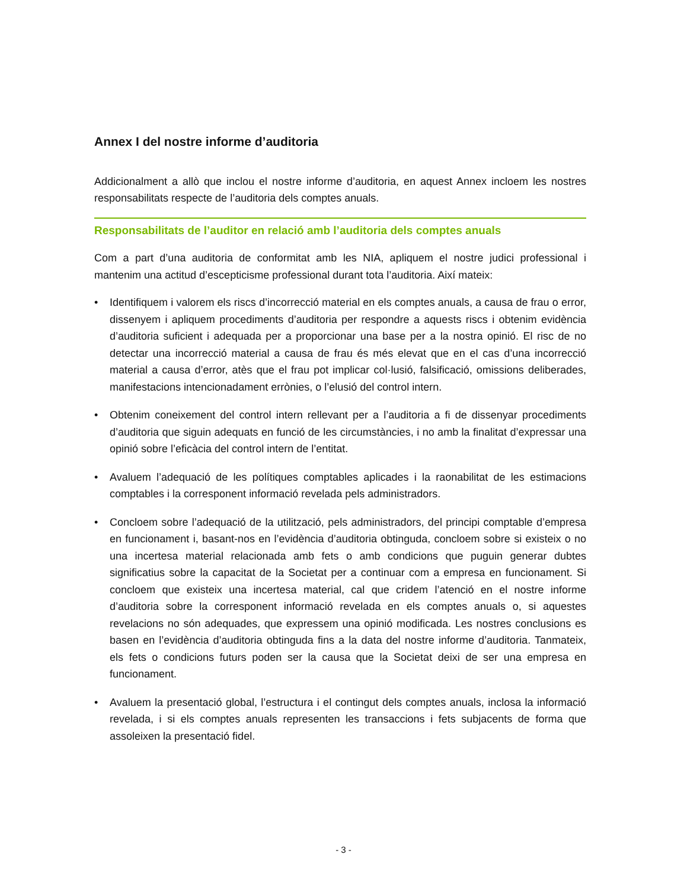Annex I del nostre informe d’auditoria
Addicionalment a allò que inclou el nostre informe d’auditoria, en aquest Annex incloem les nostres responsabilitats respecte de l’auditoria dels comptes anuals.
Responsabilitats de l’auditor en relació amb l’auditoria dels comptes anuals
Com a part d’una auditoria de conformitat amb les NIA, apliquem el nostre judici professional i mantenim una actitud d’escepticisme professional durant tota l’auditoria. Així mateix:
• Identifiquem i valorem els riscs d’incorrecció material en els comptes anuals, a causa de frau o error, dissenyem i apliquem procediments d’auditoria per respondre a aquests riscs i obtenim evidència d’auditoria suficient i adequada per a proporcionar una base per a la nostra opinió. El risc de no detectar una incorrecció material a causa de frau és més elevat que en el cas d’una incorrecció material a causa d’error, atès que el frau pot implicar col·lusió, falsificació, omissions deliberades, manifestacions intencionadament errònies, o l’elusió del control intern.
• Obtenim coneixement del control intern rellevant per a l’auditoria a fi de dissenyar procediments d’auditoria que siguin adequats en funció de les circumstàncies, i no amb la finalitat d’expressar una opinió sobre l’eficàcia del control intern de l’entitat.
• Avaluem l’adequació de les polítiques comptables aplicades i la raonabilitat de les estimacions comptables i la corresponent informació revelada pels administradors.
• Concloem sobre l’adequació de la utilització, pels administradors, del principi comptable d’empresa en funcionament i, basant-nos en l’evidència d’auditoria obtinguda, concloem sobre si existeix o no una incertesa material relacionada amb fets o amb condicions que puguin generar dubtes significatius sobre la capacitat de la Societat per a continuar com a empresa en funcionament. Si concloem que existeix una incertesa material, cal que cridem l’atenció en el nostre informe d’auditoria sobre la corresponent informació revelada en els comptes anuals o, si aquestes revelacions no són adequades, que expressem una opinió modificada. Les nostres conclusions es basen en l’evidència d’auditoria obtinguda fins a la data del nostre informe d’auditoria. Tanmateix, els fets o condicions futurs poden ser la causa que la Societat deixi de ser una empresa en funcionament.
• Avaluem la presentació global, l’estructura i el contingut dels comptes anuals, inclosa la informació revelada, i si els comptes anuals representen les transaccions i fets subjacents de forma que assoleixen la presentació fidel.
- 3 -